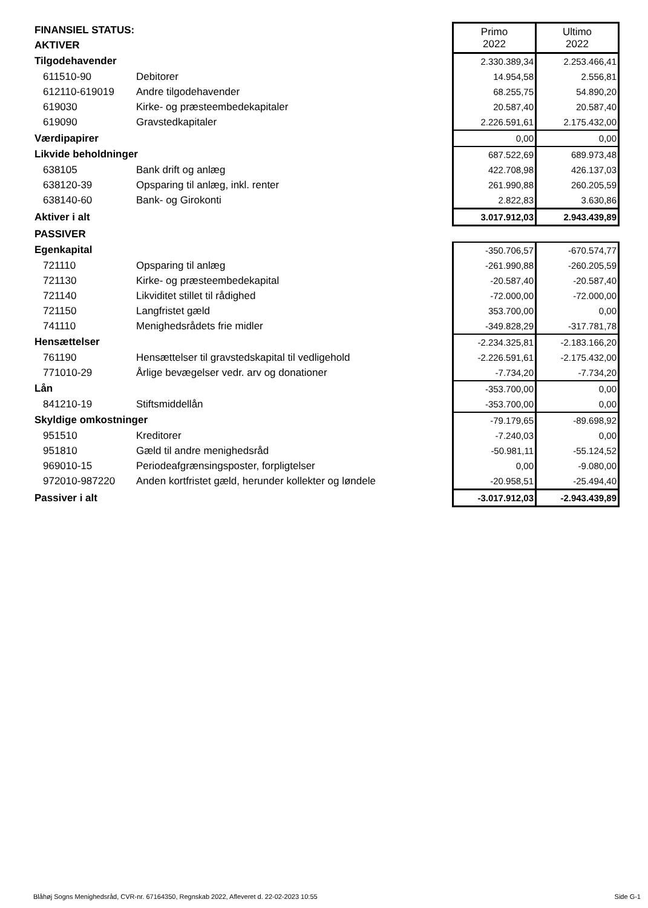| FINANSIEL STATUS: | | Primo 2022 | Ultimo 2022 |
| AKTIVER | | | |
| Tilgodehavender | | 2.330.389,34 | 2.253.466,41 |
| 611510-90 | Debitorer | 14.954,58 | 2.556,81 |
| 612110-619019 | Andre tilgodehavender | 68.255,75 | 54.890,20 |
| 619030 | Kirke- og præsteembedekapitaler | 20.587,40 | 20.587,40 |
| 619090 | Gravstedkapitaler | 2.226.591,61 | 2.175.432,00 |
| Værdipapirer | | 0,00 | 0,00 |
| Likvide beholdninger | | 687.522,69 | 689.973,48 |
| 638105 | Bank drift og anlæg | 422.708,98 | 426.137,03 |
| 638120-39 | Opsparing til anlæg, inkl. renter | 261.990,88 | 260.205,59 |
| 638140-60 | Bank- og Girokonti | 2.822,83 | 3.630,86 |
| Aktiver i alt | | 3.017.912,03 | 2.943.439,89 |
| PASSIVER | | | |
| Egenkapital | | -350.706,57 | -670.574,77 |
| 721110 | Opsparing til anlæg | -261.990,88 | -260.205,59 |
| 721130 | Kirke- og præsteembedekapital | -20.587,40 | -20.587,40 |
| 721140 | Likviditet stillet til rådighed | -72.000,00 | -72.000,00 |
| 721150 | Langfristet gæld | 353.700,00 | 0,00 |
| 741110 | Menighedsrådets frie midler | -349.828,29 | -317.781,78 |
| Hensættelser | | -2.234.325,81 | -2.183.166,20 |
| 761190 | Hensættelser til gravstedskapital til vedligehold | -2.226.591,61 | -2.175.432,00 |
| 771010-29 | Årlige bevægelser vedr. arv og donationer | -7.734,20 | -7.734,20 |
| Lån | | -353.700,00 | 0,00 |
| 841210-19 | Stiftsmiddellån | -353.700,00 | 0,00 |
| Skyldige omkostninger | | -79.179,65 | -89.698,92 |
| 951510 | Kreditorer | -7.240,03 | 0,00 |
| 951810 | Gæld til andre menighedsråd | -50.981,11 | -55.124,52 |
| 969010-15 | Periodeafgrænsingsposter, forpligtelser | 0,00 | -9.080,00 |
| 972010-987220 | Anden kortfristet gæld, herunder kollekter og løndele | -20.958,51 | -25.494,40 |
| Passiver i alt | | -3.017.912,03 | -2.943.439,89 |
Blåhøj Sogns Menighedsråd, CVR-nr. 67164350, Regnskab 2022, Afleveret d. 22-02-2023 10:55 Side G-1